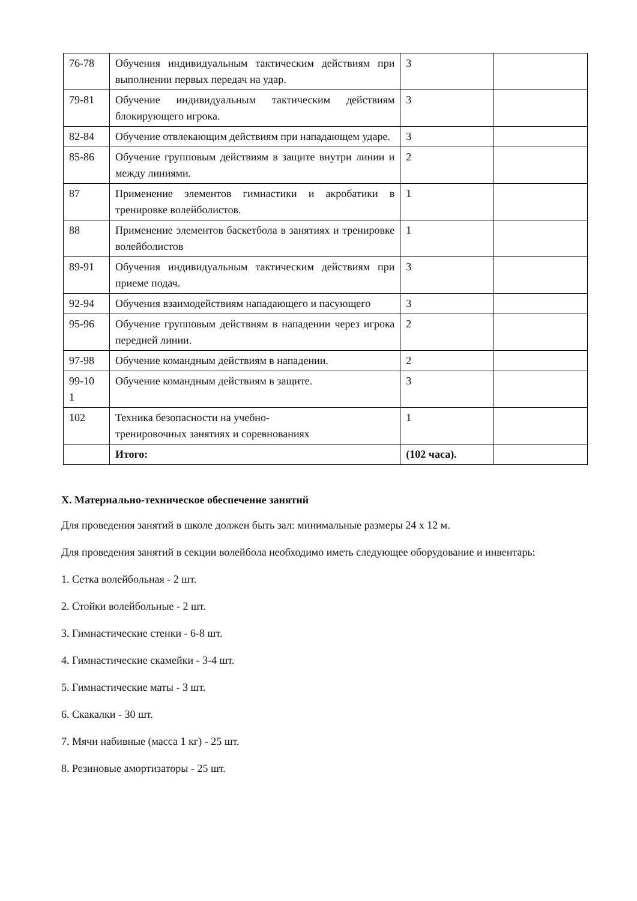| 76-78 | Обучения индивидуальным тактическим действиям при выполнении первых передач на удар. | 3 | |
| 79-81 | Обучение индивидуальным тактическим действиям блокирующего игрока. | 3 | |
| 82-84 | Обучение отвлекающим действиям при нападающем ударе. | 3 | |
| 85-86 | Обучение групповым действиям в защите внутри линии и между линиями. | 2 | |
| 87 | Применение элементов гимнастики и акробатики в тренировке волейболистов. | 1 | |
| 88 | Применение элементов баскетбола в занятиях и тренировке волейболистов | 1 | |
| 89-91 | Обучения индивидуальным тактическим действиям при приеме подач. | 3 | |
| 92-94 | Обучения взаимодействиям нападающего и пасующего | 3 | |
| 95-96 | Обучение групповым действиям в нападении через игрока передней линии. | 2 | |
| 97-98 | Обучение командным действиям в нападении. | 2 | |
| 99-10 1 | Обучение командным действиям в защите. | 3 | |
| 102 | Техника безопасности на учебно- тренировочных занятиях и соревнованиях | 1 | |
| | Итого: | (102 часа). | |
X. Материально-техническое обеспечение занятий
Для проведения занятий в школе должен быть зал: минимальные размеры 24 х 12 м.
Для проведения занятий в секции волейбола необходимо иметь следующее оборудование и инвентарь:
1. Сетка волейбольная - 2 шт.
2. Стойки волейбольные - 2 шт.
3. Гимнастические стенки - 6-8 шт.
4. Гимнастические скамейки - 3-4 шт.
5. Гимнастические маты - 3 шт.
6. Скакалки - 30 шт.
7. Мячи набивные (масса 1 кг) - 25 шт.
8. Резиновые амортизаторы - 25 шт.